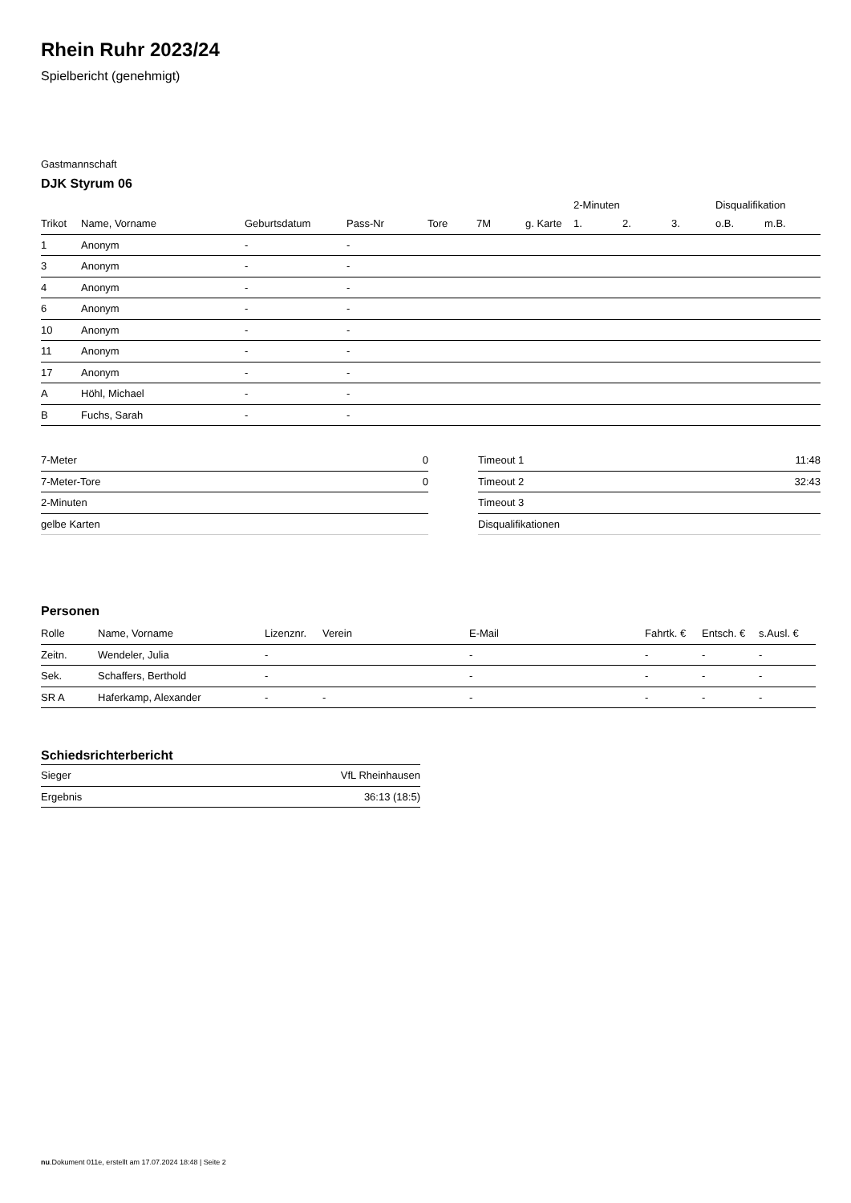Rhein Ruhr 2023/24
Spielbericht (genehmigt)
Gastmannschaft
DJK Styrum 06
| | | | | | | | 2-Minuten | | | Disqualifikation | |
| Trikot | Name, Vorname | Geburtsdatum | Pass-Nr | Tore | 7M | g. Karte | 1. | 2. | 3. | o.B. | m.B. |
| 1 | Anonym | - | - | | | | | | | | |
| 3 | Anonym | - | - | | | | | | | | |
| 4 | Anonym | - | - | | | | | | | | |
| 6 | Anonym | - | - | | | | | | | | |
| 10 | Anonym | - | - | | | | | | | | |
| 11 | Anonym | - | - | | | | | | | | |
| 17 | Anonym | - | - | | | | | | | | |
| A | Höhl, Michael | - | - | | | | | | | | |
| B | Fuchs, Sarah | - | - | | | | | | | | |
| 7-Meter | 0 |
| 7-Meter-Tore | 0 |
| 2-Minuten | |
| gelbe Karten | |
| Timeout 1 | 11:48 |
| Timeout 2 | 32:43 |
| Timeout 3 | |
| Disqualifikationen | |
Personen
| Rolle | Name, Vorname | Lizenznr. | Verein | E-Mail | Fahrtk. € | Entsch. € | s.Ausl. € |
| --- | --- | --- | --- | --- | --- | --- | --- |
| Zeitn. | Wendeler, Julia | - | | - | - | - | - |
| Sek. | Schaffers, Berthold | - | | - | - | - | - |
| SR A | Haferkamp, Alexander | - | - | - | - | - | - |
Schiedsrichterbericht
| Sieger | VfL Rheinhausen |
| Ergebnis | 36:13 (18:5) |
nu.Dokument 011e, erstellt am 17.07.2024 18:48 | Seite 2